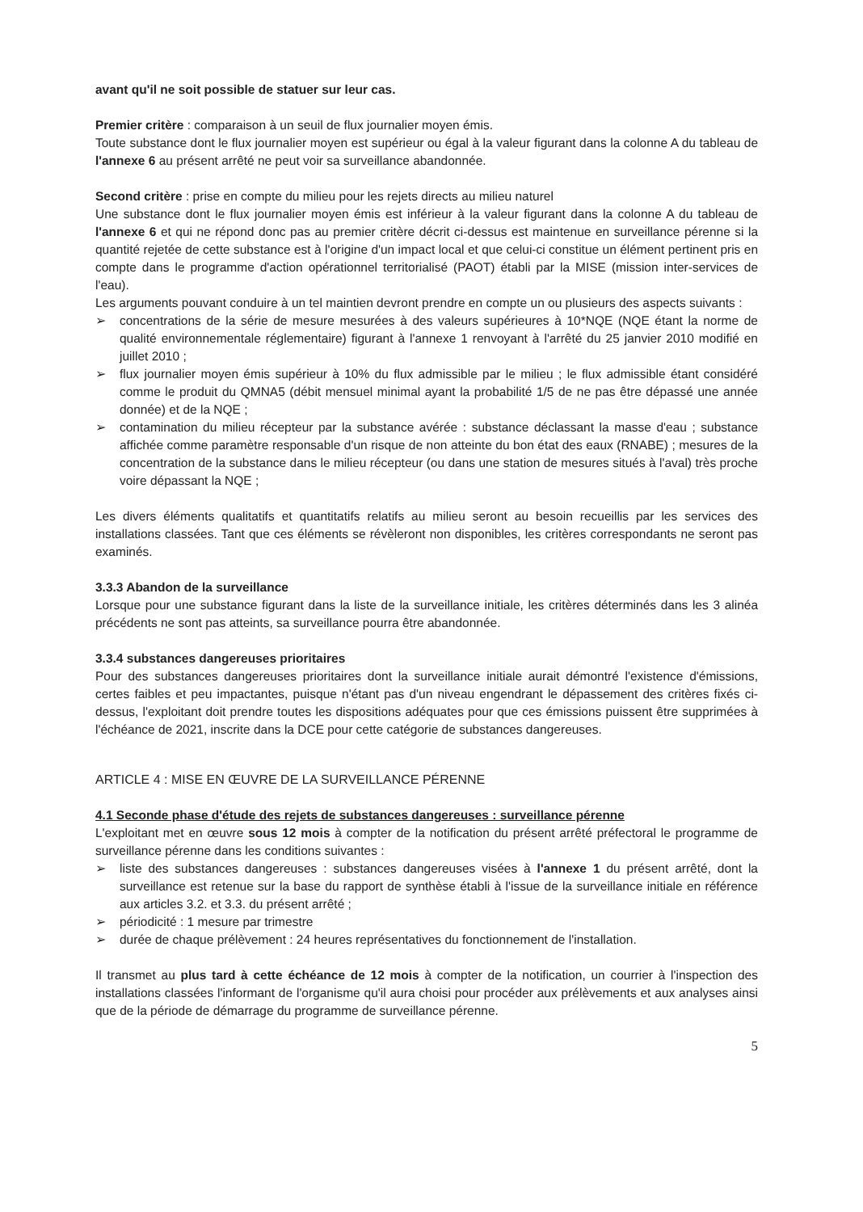avant qu'il ne soit possible de statuer sur leur cas.
Premier critère : comparaison à un seuil de flux journalier moyen émis.
Toute substance dont le flux journalier moyen est supérieur ou égal à la valeur figurant dans la colonne A du tableau de l'annexe 6 au présent arrêté ne peut voir sa surveillance abandonnée.
Second critère : prise en compte du milieu pour les rejets directs au milieu naturel
Une substance dont le flux journalier moyen émis est inférieur à la valeur figurant dans la colonne A du tableau de l'annexe 6 et qui ne répond donc pas au premier critère décrit ci-dessus est maintenue en surveillance pérenne si la quantité rejetée de cette substance est à l'origine d'un impact local et que celui-ci constitue un élément pertinent pris en compte dans le programme d'action opérationnel territorialisé (PAOT) établi par la MISE (mission inter-services de l'eau).
Les arguments pouvant conduire à un tel maintien devront prendre en compte un ou plusieurs des aspects suivants :
➢ concentrations de la série de mesure mesurées à des valeurs supérieures à 10*NQE (NQE étant la norme de qualité environnementale réglementaire) figurant à l'annexe 1 renvoyant à l'arrêté du 25 janvier 2010 modifié en juillet 2010 ;
➢ flux journalier moyen émis supérieur à 10% du flux admissible par le milieu ; le flux admissible étant considéré comme le produit du QMNA5 (débit mensuel minimal ayant la probabilité 1/5 de ne pas être dépassé une année donnée) et de la NQE ;
➢ contamination du milieu récepteur par la substance avérée : substance déclassant la masse d'eau ; substance affichée comme paramètre responsable d'un risque de non atteinte du bon état des eaux (RNABE) ; mesures de la concentration de la substance dans le milieu récepteur (ou dans une station de mesures situés à l'aval) très proche voire dépassant la NQE ;
Les divers éléments qualitatifs et quantitatifs relatifs au milieu seront au besoin recueillis par les services des installations classées. Tant que ces éléments se révèleront non disponibles, les critères correspondants ne seront pas examinés.
3.3.3 Abandon de la surveillance
Lorsque pour une substance figurant dans la liste de la surveillance initiale, les critères déterminés dans les 3 alinéa précédents ne sont pas atteints, sa surveillance pourra être abandonnée.
3.3.4 substances dangereuses prioritaires
Pour des substances dangereuses prioritaires dont la surveillance initiale aurait démontré l'existence d'émissions, certes faibles et peu impactantes, puisque n'étant pas d'un niveau engendrant le dépassement des critères fixés ci-dessus, l'exploitant doit prendre toutes les dispositions adéquates pour que ces émissions puissent être supprimées à l'échéance de 2021, inscrite dans la DCE pour cette catégorie de substances dangereuses.
ARTICLE 4 : MISE EN ŒUVRE DE LA SURVEILLANCE PÉRENNE
4.1 Seconde phase d'étude des rejets de substances dangereuses : surveillance pérenne
L'exploitant met en œuvre sous 12 mois à compter de la notification du présent arrêté préfectoral le programme de surveillance pérenne dans les conditions suivantes :
➢ liste des substances dangereuses : substances dangereuses visées à l'annexe 1 du présent arrêté, dont la surveillance est retenue sur la base du rapport de synthèse établi à l'issue de la surveillance initiale en référence aux articles 3.2. et 3.3. du présent arrêté ;
➢ périodicité : 1 mesure par trimestre
➢ durée de chaque prélèvement : 24 heures représentatives du fonctionnement de l'installation.
Il transmet au plus tard à cette échéance de 12 mois à compter de la notification, un courrier à l'inspection des installations classées l'informant de l'organisme qu'il aura choisi pour procéder aux prélèvements et aux analyses ainsi que de la période de démarrage du programme de surveillance pérenne.
5